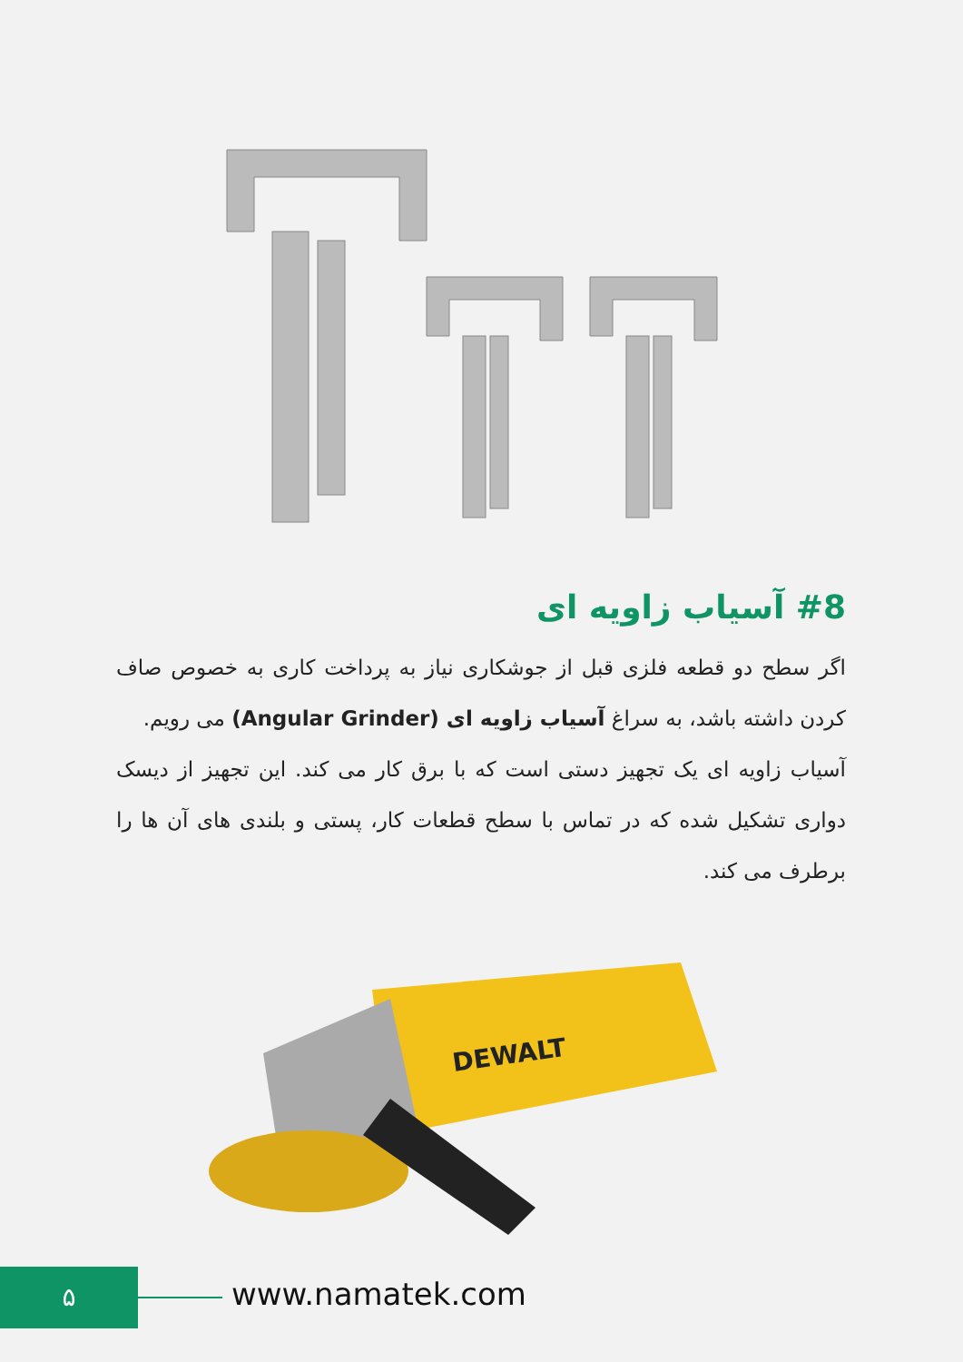#8 آسیاب زاویه ای
اگر سطح دو قطعه فلزی قبل از جوشکاری نیاز به پرداخت کاری به خصوص صاف کردن داشته باشد، به سراغ آسیاب زاویه ای (Angular Grinder) می رویم.
آسیاب زاویه ای یک تجهیز دستی است که با برق کار می کند. این تجهیز از دیسک دواری تشکیل شده که در تماس با سطح قطعات کار، پستی و بلندی های آن ها را برطرف می کند.
DEWALT
۵ www.namatek.com